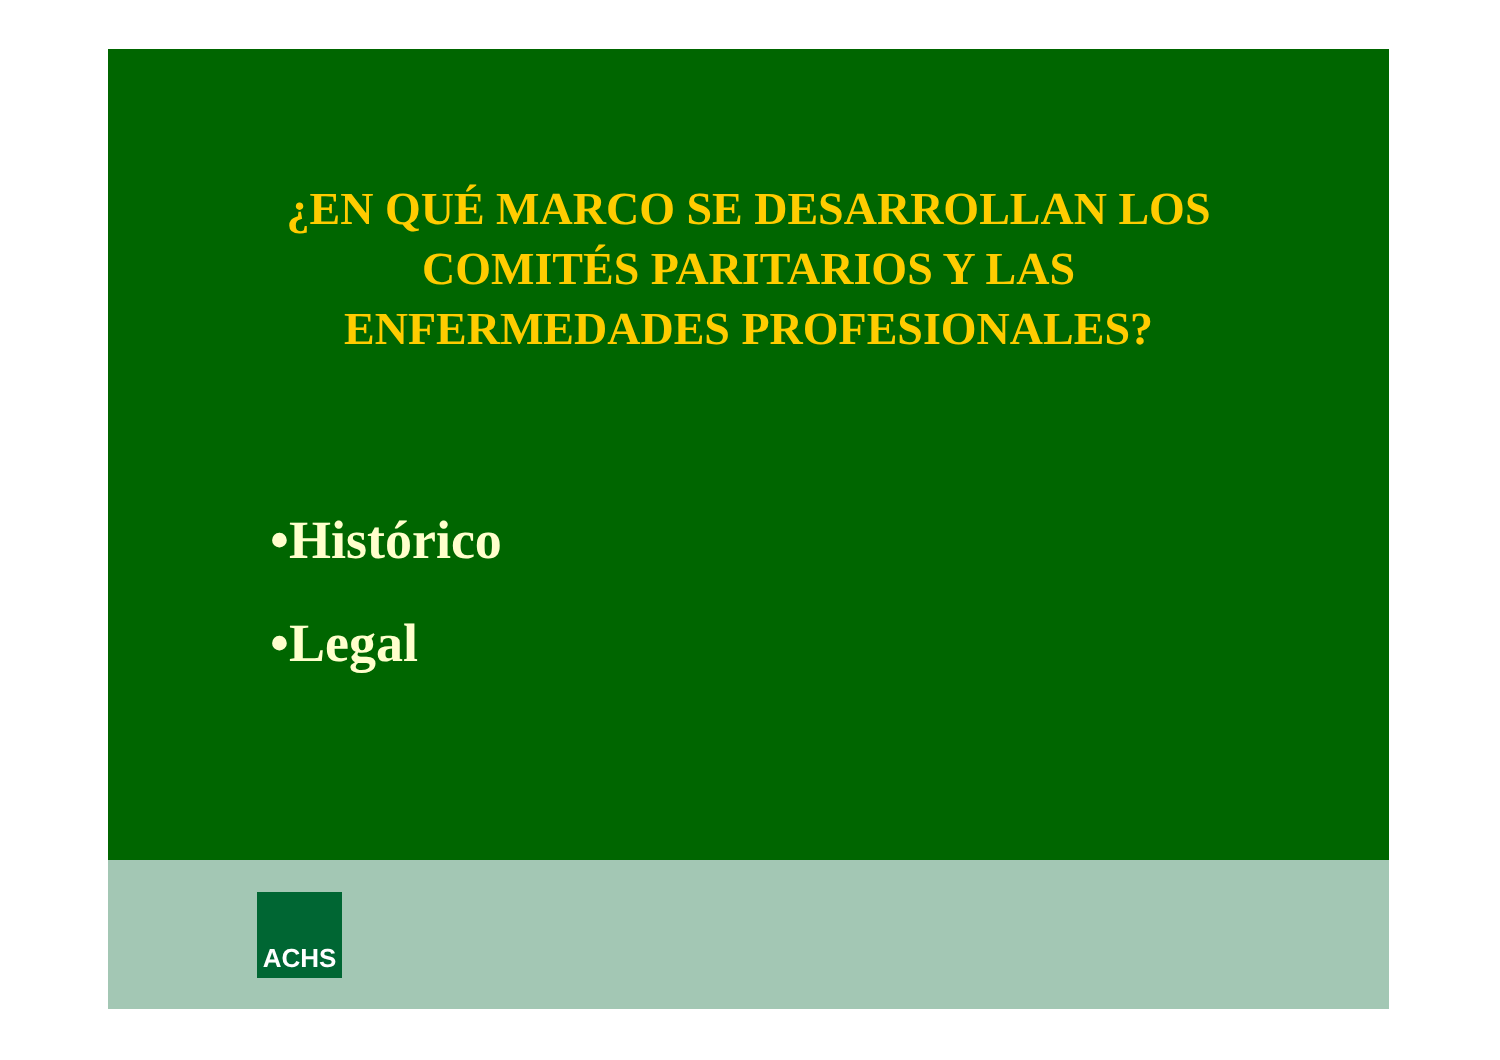¿EN QUÉ MARCO SE DESARROLLAN LOS
COMITÉS PARITARIOS Y LAS
ENFERMEDADES PROFESIONALES?
•Histórico
•Legal
ACHS